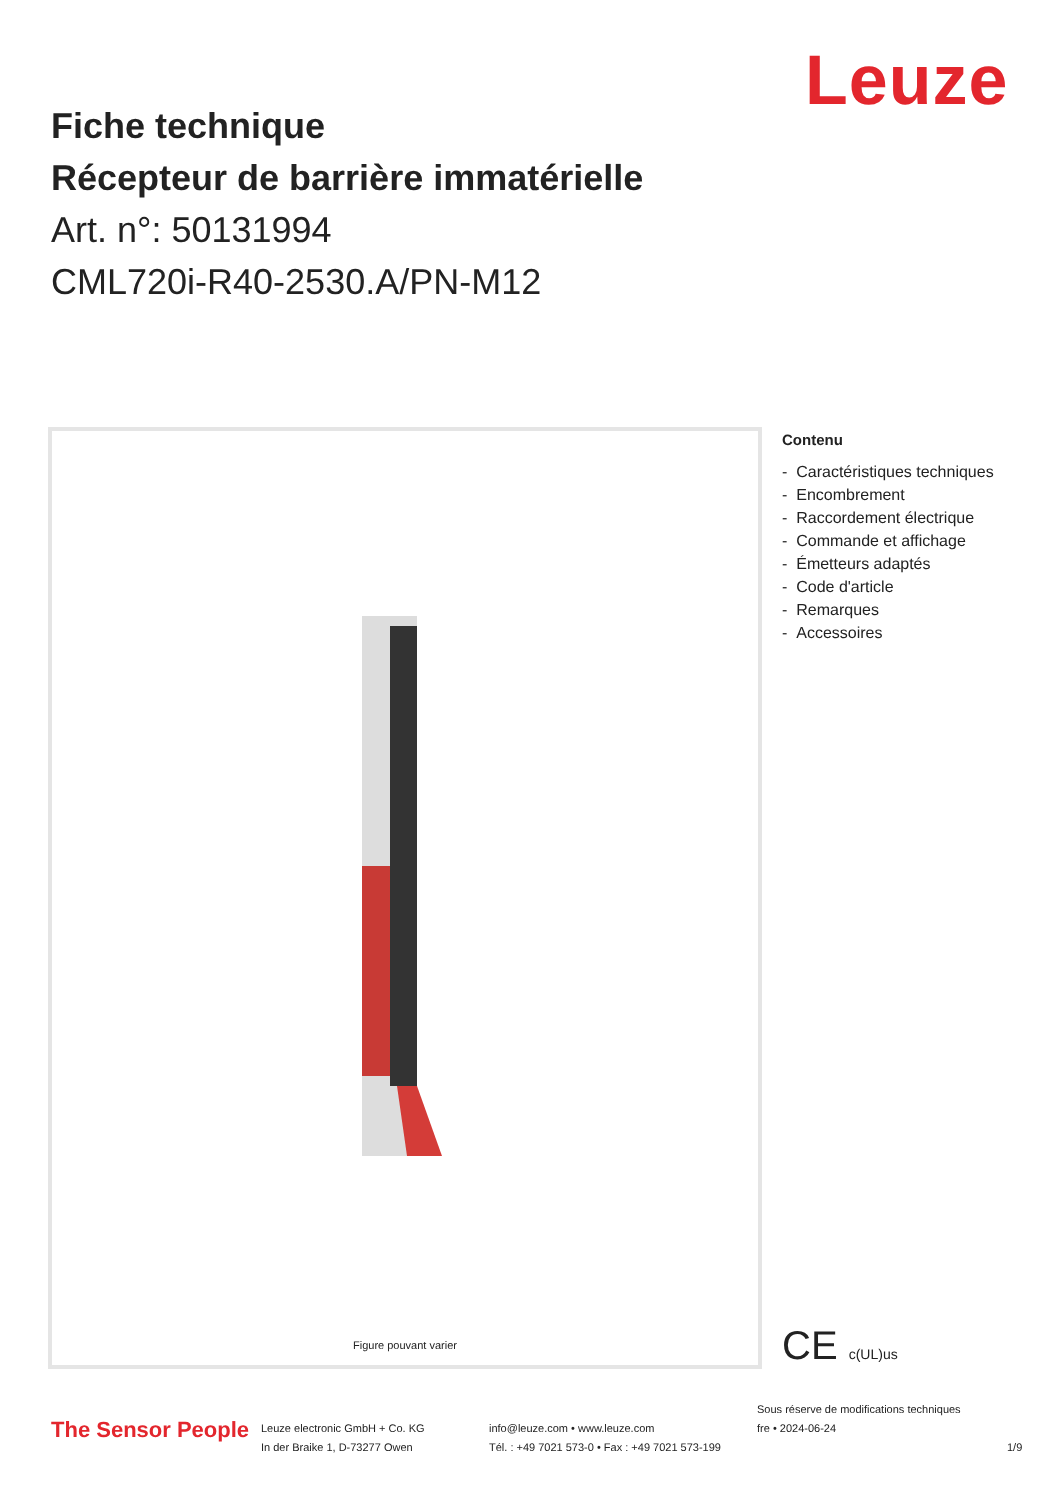Leuze
Fiche technique
Récepteur de barrière immatérielle
Art. n°: 50131994
CML720i-R40-2530.A/PN-M12
Figure pouvant varier
Contenu
- Caractéristiques techniques
- Encombrement
- Raccordement électrique
- Commande et affichage
- Émetteurs adaptés
- Code d'article
- Remarques
- Accessoires
CE c(UL)us
The Sensor People
Leuze electronic GmbH + Co. KG
In der Braike 1, D-73277 Owen
info@leuze.com • www.leuze.com
Tél. : +49 7021 573-0 • Fax : +49 7021 573-199
Sous réserve de modifications techniques
fre • 2024-06-24
1/9